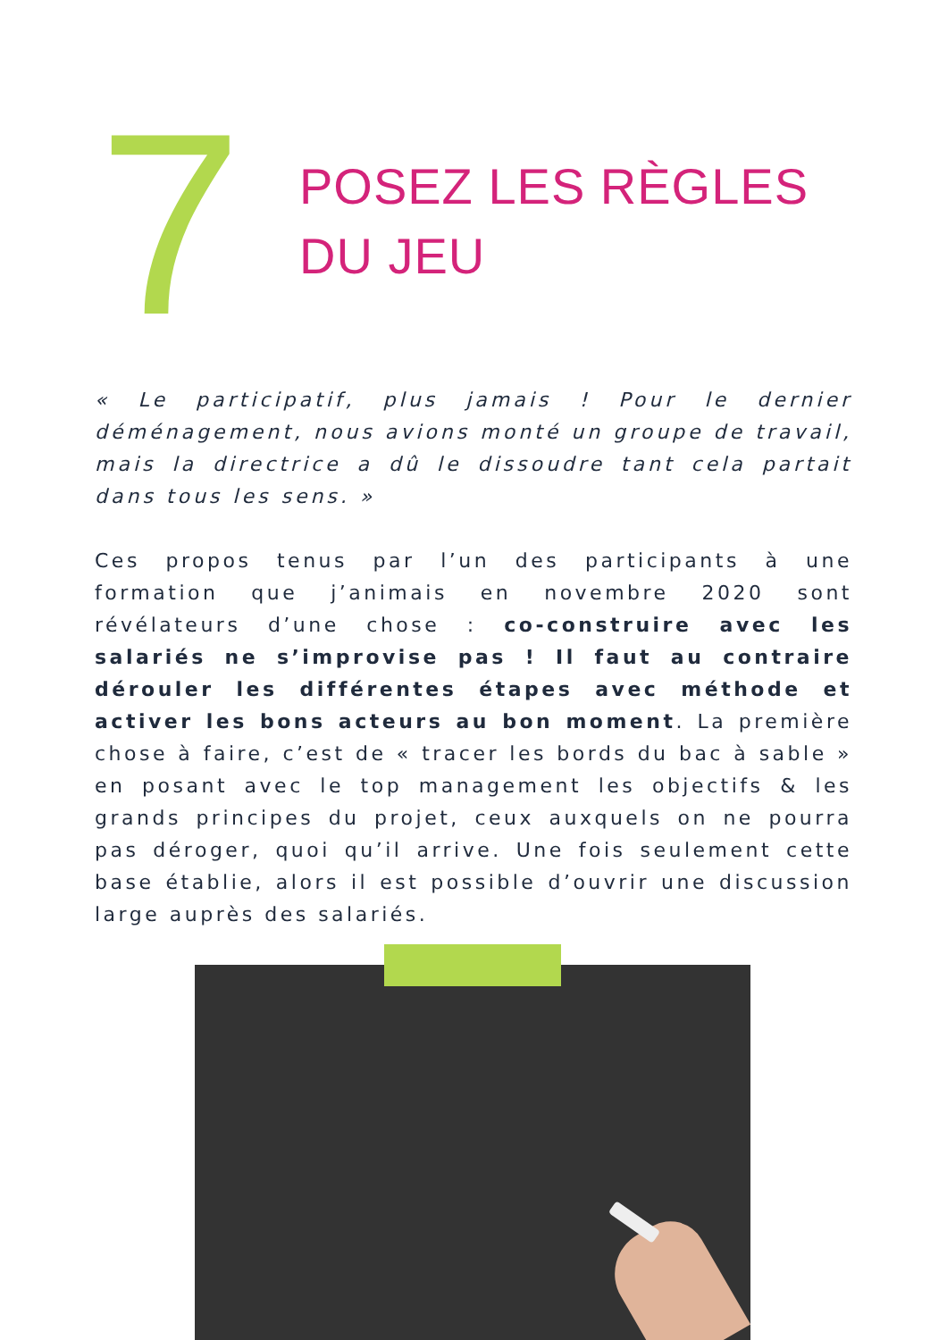7
POSEZ LES RÈGLES
DU JEU
« Le participatif, plus jamais ! Pour le dernier déménagement, nous avions monté un groupe de travail, mais la directrice a dû le dissoudre tant cela partait dans tous les sens. »
Ces propos tenus par l’un des participants à une formation que j’animais en novembre 2020 sont révélateurs d’une chose : co-construire avec les salariés ne s’improvise pas ! Il faut au contraire dérouler les différentes étapes avec méthode et activer les bons acteurs au bon moment. La première chose à faire, c’est de « tracer les bords du bac à sable » en posant avec le top management les objectifs & les grands principes du projet, ceux auxquels on ne pourra pas déroger, quoi qu’il arrive. Une fois seulement cette base établie, alors il est possible d’ouvrir une discussion large auprès des salariés.